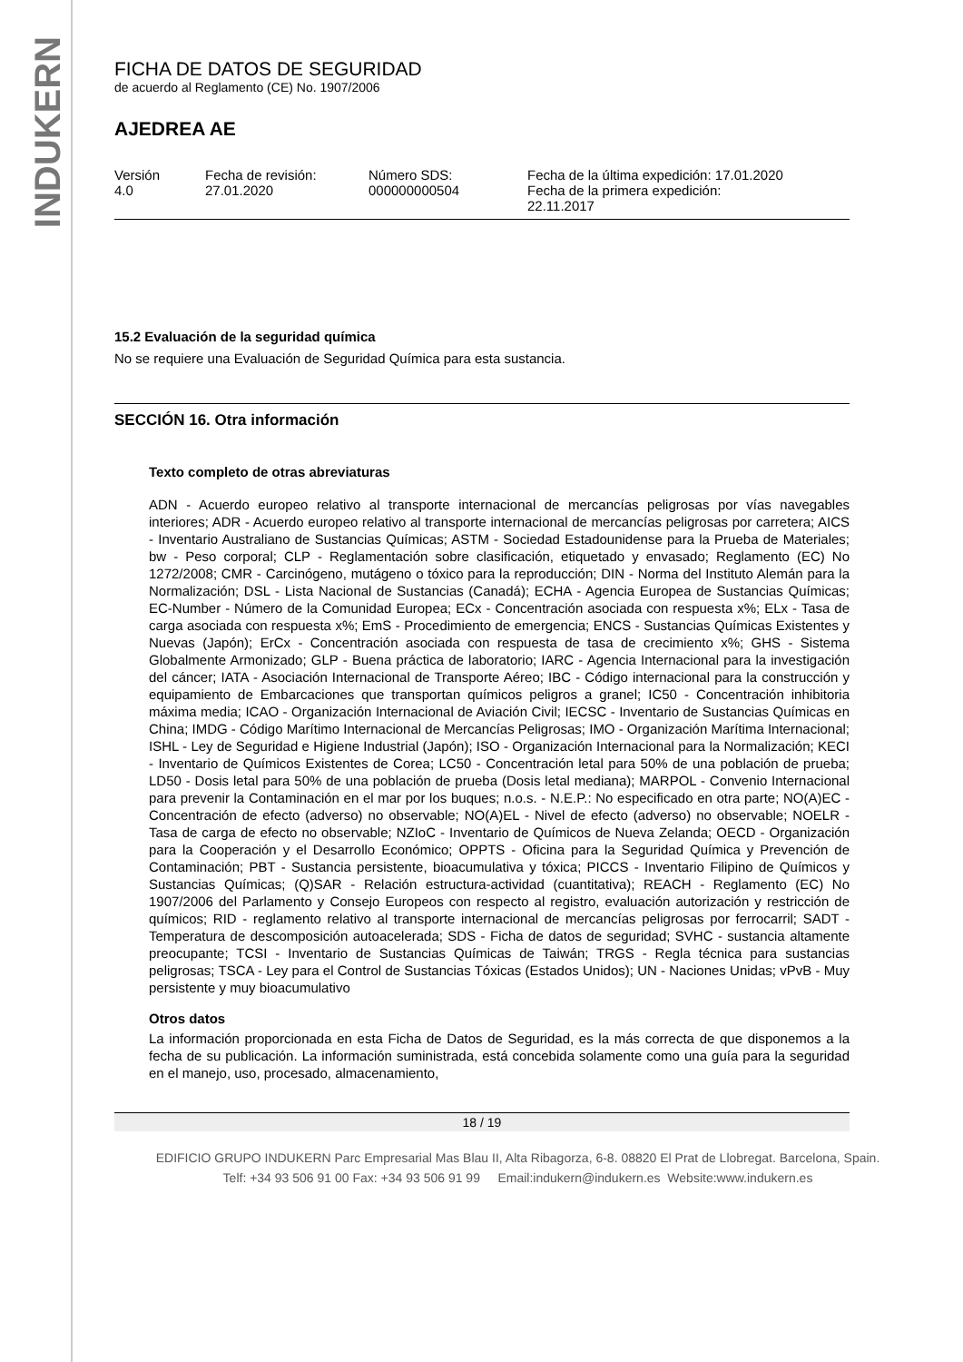INDUKERN
FICHA DE DATOS DE SEGURIDAD
de acuerdo al Reglamento (CE) No. 1907/2006
AJEDREA AE
Versión
4.0
Fecha de revisión:
27.01.2020
Número SDS:
000000000504
Fecha de la última expedición: 17.01.2020
Fecha de la primera expedición:
22.11.2017
15.2 Evaluación de la seguridad química
No se requiere una Evaluación de Seguridad Química para esta sustancia.
SECCIÓN 16. Otra información
Texto completo de otras abreviaturas
ADN - Acuerdo europeo relativo al transporte internacional de mercancías peligrosas por vías navegables interiores; ADR - Acuerdo europeo relativo al transporte internacional de mercancías peligrosas por carretera; AICS - Inventario Australiano de Sustancias Químicas; ASTM - Sociedad Estadounidense para la Prueba de Materiales; bw - Peso corporal; CLP - Reglamentación sobre clasificación, etiquetado y envasado; Reglamento (EC) No 1272/2008; CMR - Carcinógeno, mutágeno o tóxico para la reproducción; DIN - Norma del Instituto Alemán para la Normalización; DSL - Lista Nacional de Sustancias (Canadá); ECHA - Agencia Europea de Sustancias Químicas; EC-Number - Número de la Comunidad Europea; ECx - Concentración asociada con respuesta x%; ELx - Tasa de carga asociada con respuesta x%; EmS - Procedimiento de emergencia; ENCS - Sustancias Químicas Existentes y Nuevas (Japón); ErCx - Concentración asociada con respuesta de tasa de crecimiento x%; GHS - Sistema Globalmente Armonizado; GLP - Buena práctica de laboratorio; IARC - Agencia Internacional para la investigación del cáncer; IATA - Asociación Internacional de Transporte Aéreo; IBC - Código internacional para la construcción y equipamiento de Embarcaciones que transportan químicos peligros a granel; IC50 - Concentración inhibitoria máxima media; ICAO - Organización Internacional de Aviación Civil; IECSC - Inventario de Sustancias Químicas en China; IMDG - Código Marítimo Internacional de Mercancías Peligrosas; IMO - Organización Marítima Internacional; ISHL - Ley de Seguridad e Higiene Industrial (Japón); ISO - Organización Internacional para la Normalización; KECI - Inventario de Químicos Existentes de Corea; LC50 - Concentración letal para 50% de una población de prueba; LD50 - Dosis letal para 50% de una población de prueba (Dosis letal mediana); MARPOL - Convenio Internacional para prevenir la Contaminación en el mar por los buques; n.o.s. - N.E.P.: No especificado en otra parte; NO(A)EC - Concentración de efecto (adverso) no observable; NO(A)EL - Nivel de efecto (adverso) no observable; NOELR - Tasa de carga de efecto no observable; NZIoC - Inventario de Químicos de Nueva Zelanda; OECD - Organización para la Cooperación y el Desarrollo Económico; OPPTS - Oficina para la Seguridad Química y Prevención de Contaminación; PBT - Sustancia persistente, bioacumulativa y tóxica; PICCS - Inventario Filipino de Químicos y Sustancias Químicas; (Q)SAR - Relación estructura-actividad (cuantitativa); REACH - Reglamento (EC) No 1907/2006 del Parlamento y Consejo Europeos con respecto al registro, evaluación autorización y restricción de químicos; RID - reglamento relativo al transporte internacional de mercancías peligrosas por ferrocarril; SADT - Temperatura de descomposición autoacelerada; SDS - Ficha de datos de seguridad; SVHC - sustancia altamente preocupante; TCSI - Inventario de Sustancias Químicas de Taiwán; TRGS - Regla técnica para sustancias peligrosas; TSCA - Ley para el Control de Sustancias Tóxicas (Estados Unidos); UN - Naciones Unidas; vPvB - Muy persistente y muy bioacumulativo
Otros datos
La información proporcionada en esta Ficha de Datos de Seguridad, es la más correcta de que disponemos a la fecha de su publicación. La información suministrada, está concebida solamente como una guía para la seguridad en el manejo, uso, procesado, almacenamiento,
18 / 19
EDIFICIO GRUPO INDUKERN Parc Empresarial Mas Blau II, Alta Ribagorza, 6-8. 08820 El Prat de Llobregat. Barcelona, Spain.
Telf: +34 93 506 91 00 Fax: +34 93 506 91 99 Email:indukern@indukern.es Website:www.indukern.es